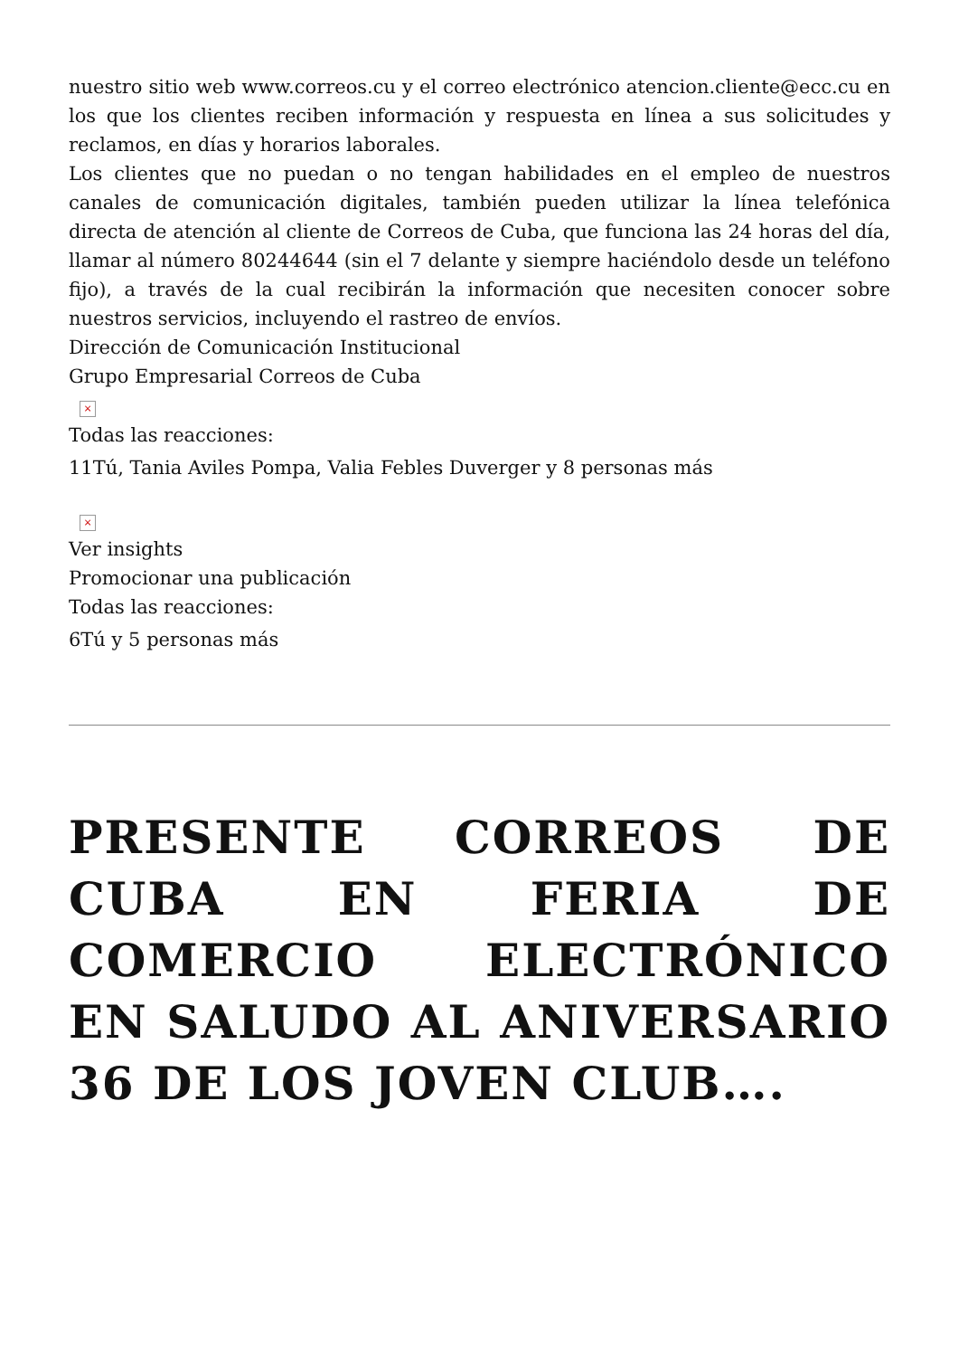nuestro sitio web www.correos.cu y el correo electrónico atencion.cliente@ecc.cu en los que los clientes reciben información y respuesta en línea a sus solicitudes y reclamos, en días y horarios laborales.
Los clientes que no puedan o no tengan habilidades en el empleo de nuestros canales de comunicación digitales, también pueden utilizar la línea telefónica directa de atención al cliente de Correos de Cuba, que funciona las 24 horas del día, llamar al número 80244644 (sin el 7 delante y siempre haciéndolo desde un teléfono fijo), a través de la cual recibirán la información que necesiten conocer sobre nuestros servicios, incluyendo el rastreo de envíos.
Dirección de Comunicación Institucional
Grupo Empresarial Correos de Cuba
×
Todas las reacciones:
11Tú, Tania Aviles Pompa, Valia Febles Duverger y 8 personas más
×
Ver insights
Promocionar una publicación
Todas las reacciones:
6Tú y 5 personas más
PRESENTE CORREOS DE CUBA EN FERIA DE COMERCIO ELECTRÓNICO EN SALUDO AL ANIVERSARIO 36 DE LOS JOVEN CLUB….